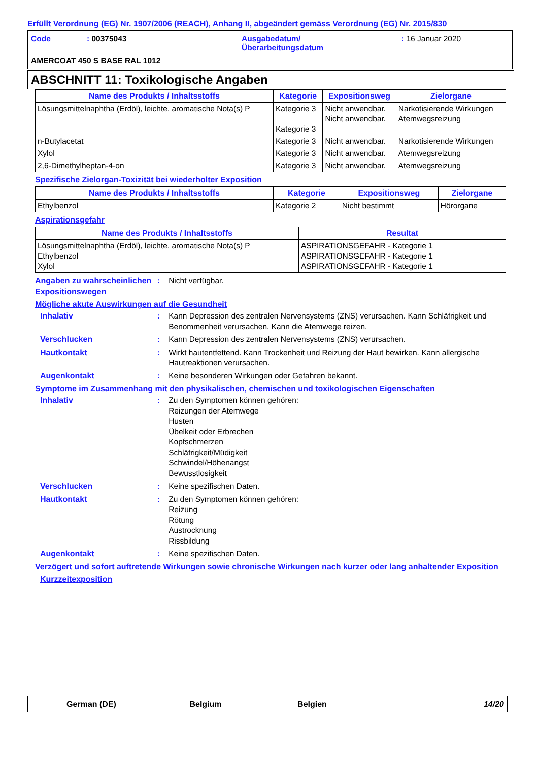Erfüllt Verordnung (EG) Nr. 1907/2006 (REACH), Anhang II, abgeändert gemäss Verordnung (EG) Nr. 2015/830
Code
: 00375043
Ausgabedatum/
Überarbeitungsdatum
: 16 Januar 2020
AMERCOAT 450 S BASE RAL 1012
ABSCHNITT 11: Toxikologische Angaben
| Name des Produkts / Inhaltsstoffs | Kategorie | Expositionsweg | Zielorgane |
| --- | --- | --- | --- |
| Lösungsmittelnaphtha (Erdöl), leichte, aromatische Nota(s) P | Kategorie 3 Kategorie 3 | Nicht anwendbar. Nicht anwendbar. | Narkotisierende Wirkungen Atemwegsreizung |
| n-Butylacetat | Kategorie 3 | Nicht anwendbar. | Narkotisierende Wirkungen |
| Xylol | Kategorie 3 | Nicht anwendbar. | Atemwegsreizung |
| 2,6-Dimethylheptan-4-on | Kategorie 3 | Nicht anwendbar. | Atemwegsreizung |
Spezifische Zielorgan-Toxizität bei wiederholter Exposition
| Name des Produkts / Inhaltsstoffs | Kategorie | Expositionsweg | Zielorgane |
| --- | --- | --- | --- |
| Ethylbenzol | Kategorie 2 | Nicht bestimmt | Hörorgane |
Aspirationsgefahr
| Name des Produkts / Inhaltsstoffs | Resultat |
| --- | --- |
| Lösungsmittelnaphtha (Erdöl), leichte, aromatische Nota(s) P Ethylbenzol Xylol | ASPIRATIONSGEFAHR - Kategorie 1 ASPIRATIONSGEFAHR - Kategorie 1 ASPIRATIONSGEFAHR - Kategorie 1 |
Angaben zu wahrscheinlichen Expositionswegen
: Nicht verfügbar.
Mögliche akute Auswirkungen auf die Gesundheit
Inhalativ : Kann Depression des zentralen Nervensystems (ZNS) verursachen. Kann Schläfrigkeit und Benommenheit verursachen. Kann die Atemwege reizen.
Verschlucken : Kann Depression des zentralen Nervensystems (ZNS) verursachen.
Hautkontakt : Wirkt hautentfettend. Kann Trockenheit und Reizung der Haut bewirken. Kann allergische Hautreaktionen verursachen.
Augenkontakt : Keine besonderen Wirkungen oder Gefahren bekannt.
Symptome im Zusammenhang mit den physikalischen, chemischen und toxikologischen Eigenschaften
Inhalativ : Zu den Symptomen können gehören:
Reizungen der Atemwege
Husten
Übelkeit oder Erbrechen
Kopfschmerzen
Schläfrigkeit/Müdigkeit
Schwindel/Höhenangst
Bewusstlosigkeit
Verschlucken : Keine spezifischen Daten.
Hautkontakt : Zu den Symptomen können gehören:
Reizung
Rötung
Austrocknung
Rissbildung
Augenkontakt : Keine spezifischen Daten.
Verzögert und sofort auftretende Wirkungen sowie chronische Wirkungen nach kurzer oder lang anhaltender Exposition
Kurzzeitexposition
German (DE) Belgium Belgien 14/20